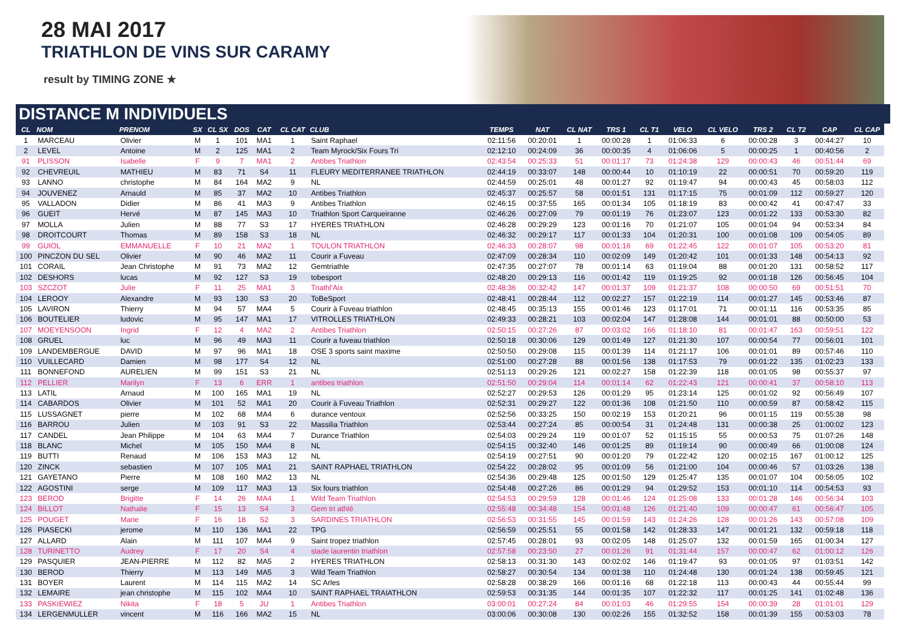28 MAI 2017
TRIATHLON DE VINS SUR CARAMY
result by TIMING ZONE ★
DISTANCE M INDIVIDUELS
| CL | NOM | PRENOM | SX | CL SX | DOS | CAT | CL CAT | CLUB | TEMPS | NAT | CL NAT | TRS 1 | CL T1 | VELO | CL VELO | TRS 2 | CL T2 | CAP | CL CAP |
| --- | --- | --- | --- | --- | --- | --- | --- | --- | --- | --- | --- | --- | --- | --- | --- | --- | --- | --- | --- |
| 1 | MARCEAU | Olivier | M | 1 | 101 | MA1 | 1 | Saint Raphael | 02:11:56 | 00:20:01 | 1 | 00:00:28 | 1 | 01:06:33 | 6 | 00:00:28 | 3 | 00:44:27 | 10 |
| 2 | LEVEL | Antoine | M | 2 | 125 | MA1 | 2 | Team Myrock/Six Fours Tri | 02:12:10 | 00:24:09 | 36 | 00:00:35 | 4 | 01:06:06 | 5 | 00:00:25 | 1 | 00:40:56 | 2 |
| 91 | PLISSON | Isabelle | F | 9 | 7 | MA1 | 2 | Antibes Triathlon | 02:43:54 | 00:25:33 | 51 | 00:01:17 | 73 | 01:24:38 | 129 | 00:00:43 | 46 | 00:51:44 | 69 |
| 92 | CHEVREUIL | MATHIEU | M | 83 | 71 | S4 | 11 | FLEURY MEDITERRANEE TRIATHLON | 02:44:19 | 00:33:07 | 148 | 00:00:44 | 10 | 01:10:19 | 22 | 00:00:51 | 70 | 00:59:20 | 119 |
| 93 | LANNO | christophe | M | 84 | 164 | MA2 | 9 | NL | 02:44:59 | 00:25:01 | 48 | 00:01:27 | 92 | 01:19:47 | 94 | 00:00:43 | 45 | 00:58:03 | 112 |
| 94 | JOUVENEZ | Arnauld | M | 85 | 37 | MA2 | 10 | Antibes Triathlon | 02:45:37 | 00:25:57 | 58 | 00:01:51 | 131 | 01:17:15 | 75 | 00:01:09 | 112 | 00:59:27 | 120 |
| 95 | VALLADON | Didier | M | 86 | 41 | MA3 | 9 | Antibes Triathlon | 02:46:15 | 00:37:55 | 165 | 00:01:34 | 105 | 01:18:19 | 83 | 00:00:42 | 41 | 00:47:47 | 33 |
| 96 | GUEIT | Hervé | M | 87 | 145 | MA3 | 10 | Triathlon Sport Carqueiranne | 02:46:26 | 00:27:09 | 79 | 00:01:19 | 76 | 01:23:07 | 123 | 00:01:22 | 133 | 00:53:30 | 82 |
| 97 | MOLLA | Julien | M | 88 | 77 | S3 | 17 | HYERES TRIATHLON | 02:46:28 | 00:29:29 | 123 | 00:01:16 | 70 | 01:21:07 | 105 | 00:01:04 | 94 | 00:53:34 | 84 |
| 98 | DROITCOURT | Thomas | M | 89 | 158 | S3 | 18 | NL | 02:46:32 | 00:29:17 | 117 | 00:01:33 | 104 | 01:20:31 | 100 | 00:01:08 | 109 | 00:54:05 | 89 |
| 99 | GUIOL | EMMANUELLE | F | 10 | 21 | MA2 | 1 | TOULON TRIATHLON | 02:46:33 | 00:28:07 | 98 | 00:01:16 | 69 | 01:22:45 | 122 | 00:01:07 | 105 | 00:53:20 | 81 |
| 100 | PINCZON DU SEL | Olivier | M | 90 | 46 | MA2 | 11 | Courir a Fuveau | 02:47:09 | 00:28:34 | 110 | 00:02:09 | 149 | 01:20:42 | 101 | 00:01:33 | 148 | 00:54:13 | 92 |
| 101 | CORAIL | Jean Christophe | M | 91 | 73 | MA2 | 12 | Gemtriathle | 02:47:35 | 00:27:07 | 78 | 00:01:14 | 63 | 01:19:04 | 88 | 00:01:20 | 131 | 00:58:52 | 117 |
| 102 | DESHORS | lucas | M | 92 | 127 | S3 | 19 | tobesport | 02:48:20 | 00:29:13 | 116 | 00:01:42 | 119 | 01:19:25 | 92 | 00:01:18 | 126 | 00:56:45 | 104 |
| 103 | SZCZOT | Julie | F | 11 | 25 | MA1 | 3 | Triathl'Aix | 02:48:36 | 00:32:42 | 147 | 00:01:37 | 109 | 01:21:37 | 108 | 00:00:50 | 69 | 00:51:51 | 70 |
| 104 | LEROOY | Alexandre | M | 93 | 130 | S3 | 20 | ToBeSport | 02:48:41 | 00:28:44 | 112 | 00:02:27 | 157 | 01:22:19 | 114 | 00:01:27 | 145 | 00:53:46 | 87 |
| 105 | LAVIRON | Thierry | M | 94 | 57 | MA4 | 5 | Courir à Fuveau triathlon | 02:48:45 | 00:35:13 | 155 | 00:01:46 | 123 | 01:17:01 | 71 | 00:01:11 | 116 | 00:53:35 | 85 |
| 106 | BOUTELIER | ludovic | M | 95 | 147 | MA1 | 17 | VITROLLES TRIATHLON | 02:49:33 | 00:28:21 | 103 | 00:02:04 | 147 | 01:28:08 | 144 | 00:01:01 | 88 | 00:50:00 | 53 |
| 107 | MOEYENSOON | Ingrid | F | 12 | 4 | MA2 | 2 | Antibes Triathlon | 02:50:15 | 00:27:26 | 87 | 00:03:02 | 166 | 01:18:10 | 81 | 00:01:47 | 163 | 00:59:51 | 122 |
| 108 | GRUEL | luc | M | 96 | 49 | MA3 | 11 | Courir a fuveau triathlon | 02:50:18 | 00:30:06 | 129 | 00:01:49 | 127 | 01:21:30 | 107 | 00:00:54 | 77 | 00:56:01 | 101 |
| 109 | LANDEMBERGUE | DAVID | M | 97 | 96 | MA1 | 18 | OSE 3 sports saint maxime | 02:50:50 | 00:29:08 | 115 | 00:01:39 | 114 | 01:21:17 | 106 | 00:01:01 | 89 | 00:57:46 | 110 |
| 110 | VUILLECARD | Damien | M | 98 | 177 | S4 | 12 | NL | 02:51:00 | 00:27:28 | 88 | 00:01:56 | 138 | 01:17:53 | 79 | 00:01:22 | 135 | 01:02:23 | 133 |
| 111 | BONNEFOND | AURELIEN | M | 99 | 151 | S3 | 21 | NL | 02:51:13 | 00:29:26 | 121 | 00:02:27 | 158 | 01:22:39 | 118 | 00:01:05 | 98 | 00:55:37 | 97 |
| 112 | PELLIER | Marilyn | F | 13 | 6 | ERR | 1 | antibes triathlon | 02:51:50 | 00:29:04 | 114 | 00:01:14 | 62 | 01:22:43 | 121 | 00:00:41 | 37 | 00:58:10 | 113 |
| 113 | LATIL | Arnaud | M | 100 | 165 | MA1 | 19 | NL | 02:52:27 | 00:29:53 | 126 | 00:01:29 | 95 | 01:23:14 | 125 | 00:01:02 | 92 | 00:56:49 | 107 |
| 114 | CABARDOS | Olivier | M | 101 | 52 | MA1 | 20 | Courir à Fuveau Triathlon | 02:52:31 | 00:29:27 | 122 | 00:01:36 | 108 | 01:21:50 | 110 | 00:00:59 | 87 | 00:58:42 | 115 |
| 115 | LUSSAGNET | pierre | M | 102 | 68 | MA4 | 6 | durance ventoux | 02:52:56 | 00:33:25 | 150 | 00:02:19 | 153 | 01:20:21 | 96 | 00:01:15 | 119 | 00:55:38 | 98 |
| 116 | BARROU | Julien | M | 103 | 91 | S3 | 22 | Massilia Triathlon | 02:53:44 | 00:27:24 | 85 | 00:00:54 | 31 | 01:24:48 | 131 | 00:00:38 | 25 | 01:00:02 | 123 |
| 117 | CANDEL | Jean Philippe | M | 104 | 63 | MA4 | 7 | Durance Triathlon | 02:54:03 | 00:29:24 | 119 | 00:01:07 | 52 | 01:15:15 | 55 | 00:00:53 | 75 | 01:07:26 | 148 |
| 118 | BLANC | Michel | M | 105 | 150 | MA4 | 8 | NL | 02:54:15 | 00:32:40 | 146 | 00:01:25 | 89 | 01:19:14 | 90 | 00:00:49 | 66 | 01:00:08 | 124 |
| 119 | BUTTI | Renaud | M | 106 | 153 | MA3 | 12 | NL | 02:54:19 | 00:27:51 | 90 | 00:01:20 | 79 | 01:22:42 | 120 | 00:02:15 | 167 | 01:00:12 | 125 |
| 120 | ZINCK | sebastien | M | 107 | 105 | MA1 | 21 | SAINT RAPHAEL TRIATHLON | 02:54:22 | 00:28:02 | 95 | 00:01:09 | 56 | 01:21:00 | 104 | 00:00:46 | 57 | 01:03:26 | 138 |
| 121 | GAYETANO | Pierre | M | 108 | 160 | MA2 | 13 | NL | 02:54:36 | 00:29:48 | 125 | 00:01:50 | 129 | 01:25:47 | 135 | 00:01:07 | 104 | 00:56:05 | 102 |
| 122 | AGOSTINI | serge | M | 109 | 117 | MA3 | 13 | Six fours triathlon | 02:54:48 | 00:27:26 | 86 | 00:01:29 | 94 | 01:29:52 | 153 | 00:01:10 | 114 | 00:54:53 | 93 |
| 123 | BEROD | Brigitte | F | 14 | 26 | MA4 | 1 | Wild Team Triathlon | 02:54:53 | 00:29:59 | 128 | 00:01:46 | 124 | 01:25:08 | 133 | 00:01:28 | 146 | 00:56:34 | 103 |
| 124 | BILLOT | Nathalie | F | 15 | 13 | S4 | 3 | Gem tri athlé | 02:55:48 | 00:34:48 | 154 | 00:01:48 | 126 | 01:21:40 | 109 | 00:00:47 | 61 | 00:56:47 | 105 |
| 125 | POUGET | Marie | F | 16 | 18 | S2 | 3 | SARDINES TRIATHLON | 02:56:53 | 00:31:55 | 145 | 00:01:59 | 143 | 01:24:26 | 128 | 00:01:26 | 143 | 00:57:08 | 109 |
| 126 | PIASECKI | jerome | M | 110 | 136 | MA1 | 22 | TPG | 02:56:59 | 00:25:51 | 55 | 00:01:58 | 142 | 01:28:33 | 147 | 00:01:21 | 132 | 00:59:18 | 118 |
| 127 | ALLARD | Alain | M | 111 | 107 | MA4 | 9 | Saint tropez triathlon | 02:57:45 | 00:28:01 | 93 | 00:02:05 | 148 | 01:25:07 | 132 | 00:01:59 | 165 | 01:00:34 | 127 |
| 128 | TURINETTO | Audrey | F | 17 | 20 | S4 | 4 | stade laurentin triathlon | 02:57:58 | 00:23:50 | 27 | 00:01:26 | 91 | 01:31:44 | 157 | 00:00:47 | 62 | 01:00:12 | 126 |
| 129 | PASQUIER | JEAN-PIERRE | M | 112 | 82 | MA5 | 2 | HYERES TRIATHLON | 02:58:13 | 00:31:30 | 143 | 00:02:02 | 146 | 01:19:47 | 93 | 00:01:05 | 97 | 01:03:51 | 142 |
| 130 | BEROD | Thierry | M | 113 | 149 | MA5 | 3 | Wild Team Triathlon | 02:58:27 | 00:30:54 | 134 | 00:01:38 | 110 | 01:24:48 | 130 | 00:01:24 | 138 | 00:59:45 | 121 |
| 131 | BOYER | Laurent | M | 114 | 115 | MA2 | 14 | SC Arles | 02:58:28 | 00:38:29 | 166 | 00:01:16 | 68 | 01:22:18 | 113 | 00:00:43 | 44 | 00:55:44 | 99 |
| 132 | LEMAIRE | jean christophe | M | 115 | 102 | MA4 | 10 | SAINT RAPHAEL TRAIATHLON | 02:59:53 | 00:31:35 | 144 | 00:01:35 | 107 | 01:22:32 | 117 | 00:01:25 | 141 | 01:02:48 | 136 |
| 133 | PASKIEWIEZ | Nikita | F | 18 | 5 | JU | 1 | Antibes Triathlon | 03:00:01 | 00:27:24 | 84 | 00:01:03 | 46 | 01:29:55 | 154 | 00:00:39 | 28 | 01:01:01 | 129 |
| 134 | LERGENMULLER | vincent | M | 116 | 166 | MA2 | 15 | NL | 03:00:06 | 00:30:08 | 130 | 00:02:26 | 155 | 01:32:52 | 158 | 00:01:39 | 155 | 00:53:03 | 78 |